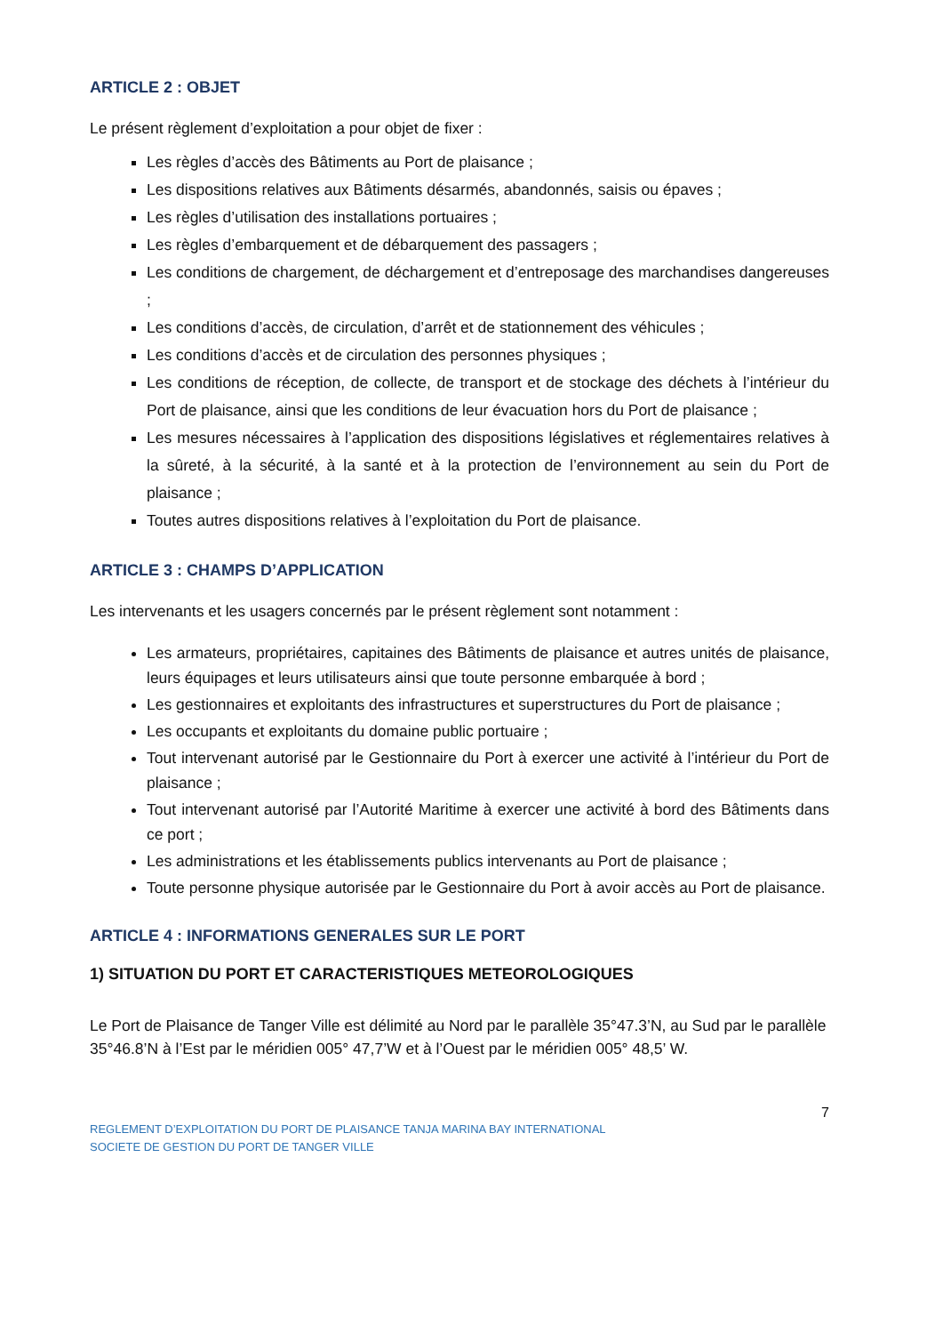ARTICLE 2 : OBJET
Le présent règlement d’exploitation a pour objet de fixer :
Les règles d’accès des Bâtiments au Port de plaisance ;
Les dispositions relatives aux Bâtiments désarmés, abandonnés, saisis ou épaves ;
Les règles d’utilisation des installations portuaires ;
Les règles d’embarquement et de débarquement des passagers ;
Les conditions de chargement, de déchargement et d’entreposage des marchandises dangereuses ;
Les conditions d’accès, de circulation, d’arrêt et de stationnement des véhicules ;
Les conditions d’accès et de circulation des personnes physiques ;
Les conditions de réception, de collecte, de transport et de stockage des déchets à l’intérieur du Port de plaisance, ainsi que les conditions de leur évacuation hors du Port de plaisance ;
Les mesures nécessaires à l’application des dispositions législatives et réglementaires relatives à la sûreté, à la sécurité, à la santé et à la protection de l’environnement au sein du Port de plaisance ;
Toutes autres dispositions relatives à l’exploitation du Port de plaisance.
ARTICLE 3 : CHAMPS D’APPLICATION
Les intervenants et les usagers concernés par le présent règlement sont notamment :
Les armateurs, propriétaires, capitaines des Bâtiments de plaisance et autres unités de plaisance, leurs équipages et leurs utilisateurs ainsi que toute personne embarquée à bord ;
Les gestionnaires et exploitants des infrastructures et superstructures du Port de plaisance ;
Les occupants et exploitants du domaine public portuaire ;
Tout intervenant autorisé par le Gestionnaire du Port à exercer une activité à l’intérieur du Port de plaisance ;
Tout intervenant autorisé par l’Autorité Maritime à exercer une activité à bord des Bâtiments dans ce port ;
Les administrations et les établissements publics intervenants au Port de plaisance ;
Toute personne physique autorisée par le Gestionnaire du Port à avoir accès au Port de plaisance.
ARTICLE 4 : INFORMATIONS GENERALES SUR LE PORT
1) SITUATION DU PORT ET CARACTERISTIQUES METEOROLOGIQUES
Le Port de Plaisance de Tanger Ville est délimité au Nord par le parallèle 35°47.3’N, au Sud par le parallèle 35°46.8’N à l’Est par le méridien 005° 47,7’W et à l’Ouest par le méridien 005° 48,5’ W.
7
REGLEMENT D’EXPLOITATION DU PORT DE PLAISANCE TANJA MARINA BAY INTERNATIONAL
SOCIETE DE GESTION DU PORT DE TANGER VILLE